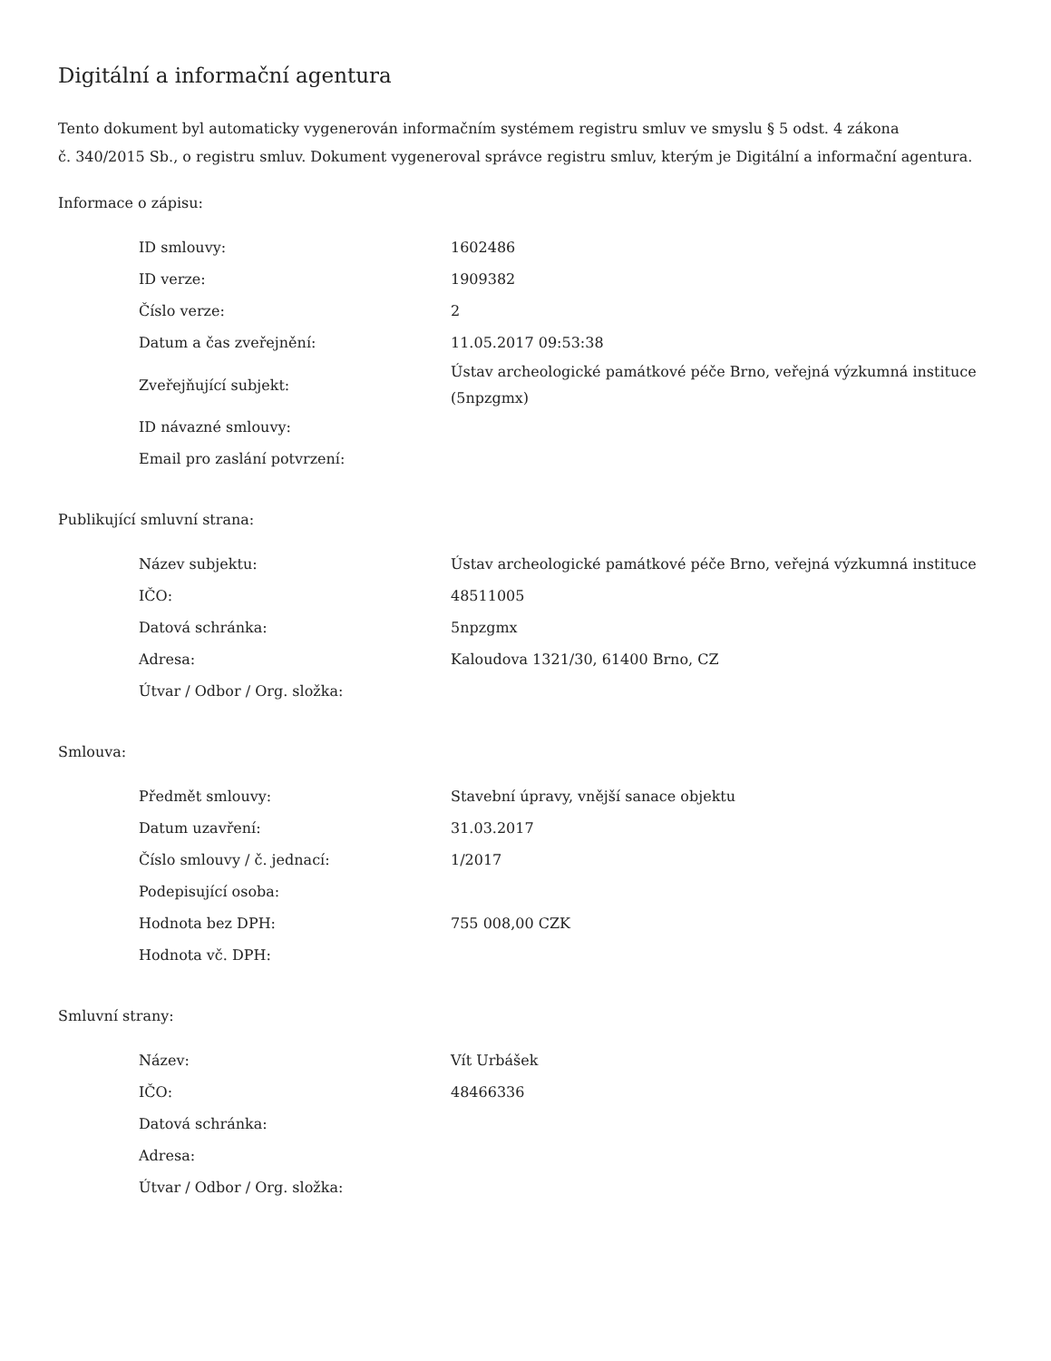Digitální a informační agentura
Tento dokument byl automaticky vygenerován informačním systémem registru smluv ve smyslu § 5 odst. 4 zákona
č. 340/2015 Sb., o registru smluv. Dokument vygeneroval správce registru smluv, kterým je Digitální a informační agentura.
Informace o zápisu:
| ID smlouvy: | 1602486 |
| ID verze: | 1909382 |
| Číslo verze: | 2 |
| Datum a čas zveřejnění: | 11.05.2017 09:53:38 |
| Zveřejňující subjekt: | Ústav archeologické památkové péče Brno, veřejná výzkumná instituce (5npzgmx) |
| ID návazné smlouvy: | |
| Email pro zaslání potvrzení: | |
Publikující smluvní strana:
| Název subjektu: | Ústav archeologické památkové péče Brno, veřejná výzkumná instituce |
| IČO: | 48511005 |
| Datová schránka: | 5npzgmx |
| Adresa: | Kaloudova 1321/30, 61400 Brno, CZ |
| Útvar / Odbor / Org. složka: | |
Smlouva:
| Předmět smlouvy: | Stavební úpravy, vnější sanace objektu |
| Datum uzavření: | 31.03.2017 |
| Číslo smlouvy / č. jednací: | 1/2017 |
| Podepisující osoba: | |
| Hodnota bez DPH: | 755 008,00 CZK |
| Hodnota vč. DPH: | |
Smluvní strany:
| Název: | Vít Urbášek |
| IČO: | 48466336 |
| Datová schránka: | |
| Adresa: | |
| Útvar / Odbor / Org. složka: | |